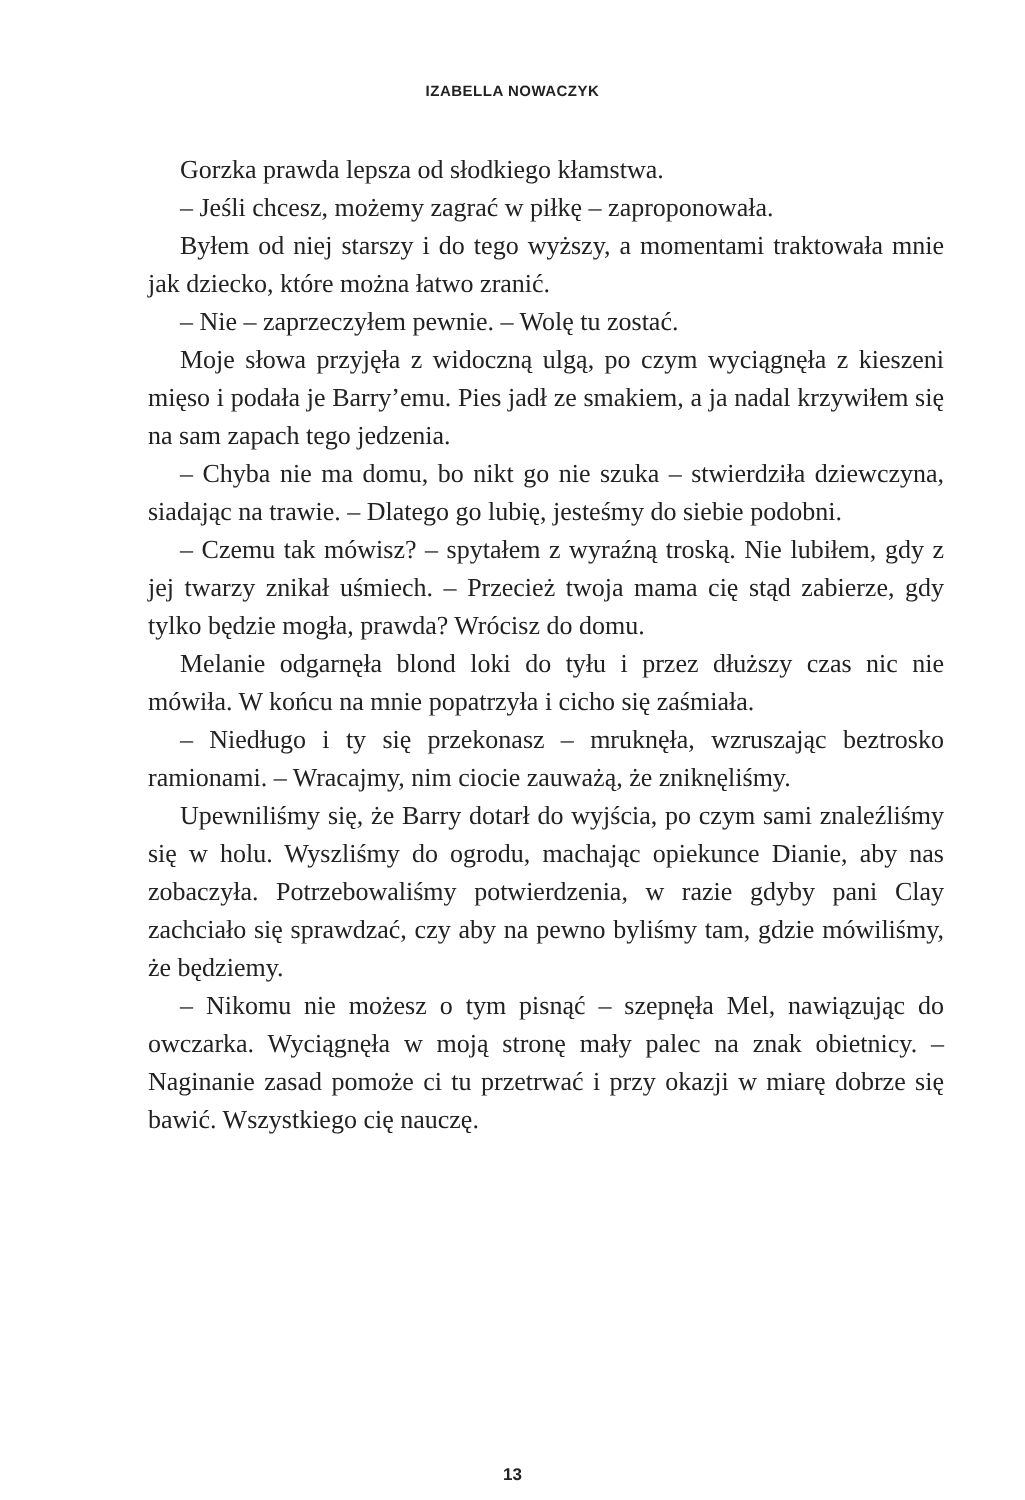IZABELLA NOWACZYK
Gorzka prawda lepsza od słodkiego kłamstwa.
– Jeśli chcesz, możemy zagrać w piłkę – zaproponowała.
Byłem od niej starszy i do tego wyższy, a momentami traktowała mnie jak dziecko, które można łatwo zranić.
– Nie – zaprzeczyłem pewnie. – Wolę tu zostać.
Moje słowa przyjęła z widoczną ulgą, po czym wyciągnęła z kieszeni mięso i podała je Barry’emu. Pies jadł ze smakiem, a ja nadal krzywiłem się na sam zapach tego jedzenia.
– Chyba nie ma domu, bo nikt go nie szuka – stwierdziła dziewczyna, siadając na trawie. – Dlatego go lubię, jesteśmy do siebie podobni.
– Czemu tak mówisz? – spytałem z wyraźną troską. Nie lubiłem, gdy z jej twarzy znikał uśmiech. – Przecież twoja mama cię stąd zabierze, gdy tylko będzie mogła, prawda? Wrócisz do domu.
Melanie odgarnęła blond loki do tyłu i przez dłuższy czas nic nie mówiła. W końcu na mnie popatrzyła i cicho się zaśmiała.
– Niedługo i ty się przekonasz – mruknęła, wzruszając beztrosko ramionami. – Wracajmy, nim ciocie zauważą, że zniknęliśmy.
Upewniliśmy się, że Barry dotarł do wyjścia, po czym sami znaleźliśmy się w holu. Wyszliśmy do ogrodu, machając opiekunce Dianie, aby nas zobaczyła. Potrzebowaliśmy potwierdzenia, w razie gdyby pani Clay zachciało się sprawdzać, czy aby na pewno byliśmy tam, gdzie mówiliśmy, że będziemy.
– Nikomu nie możesz o tym pisnąć – szepnęła Mel, nawiązując do owczarka. Wyciągnęła w moją stronę mały palec na znak obietnicy. – Naginanie zasad pomoże ci tu przetrwać i przy okazji w miarę dobrze się bawić. Wszystkiego cię nauczę.
13